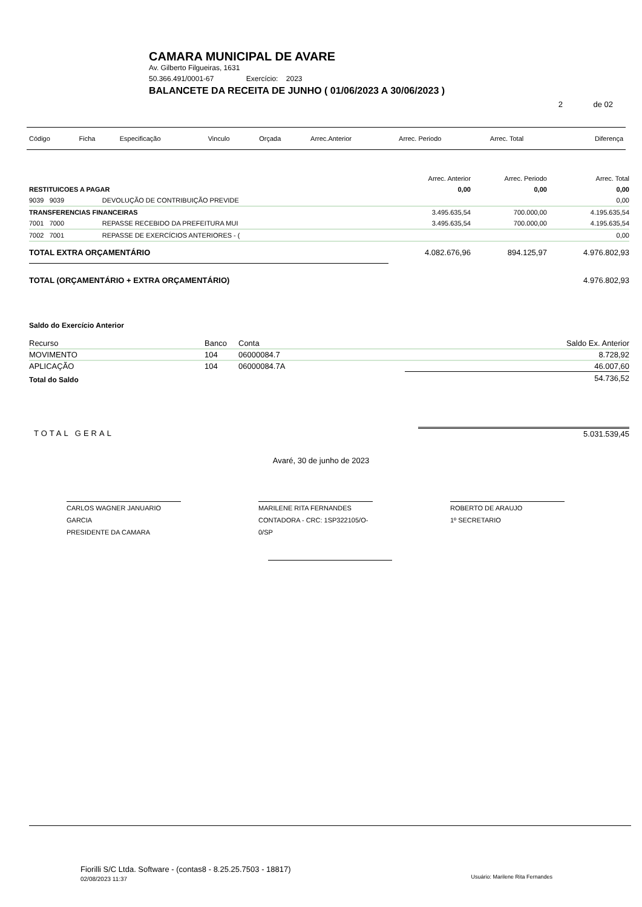CAMARA MUNICIPAL DE AVARE
Av. Gilberto Filgueiras, 1631
50.366.491/0001-67 Exercício: 2023
BALANCETE DA RECEITA DE JUNHO ( 01/06/2023 A 30/06/2023 )
2 de 02
| Código | Ficha | Especificação | Vinculo | Orçada | Arrec.Anterior | Arrec. Periodo | Arrec. Total | Diferença |
| --- | --- | --- | --- | --- | --- | --- | --- | --- |
| | | | Arrec. Anterior | Arrec. Periodo | Arrec. Total |
| --- | --- | --- | --- | --- | --- |
| RESTITUICOES A PAGAR | | | 0,00 | 0,00 | 0,00 |
| 9039 9039 | DEVOLUÇÃO DE CONTRIBUIÇÃO PREVIDE | | | | 0,00 |
| TRANSFERENCIAS FINANCEIRAS | | | 3.495.635,54 | 700.000,00 | 4.195.635,54 |
| 7001 7000 | REPASSE RECEBIDO DA PREFEITURA MUI | | 3.495.635,54 | 700.000,00 | 4.195.635,54 |
| 7002 7001 | REPASSE DE EXERCÍCIOS ANTERIORES - ( | | | | 0,00 |
| TOTAL EXTRA ORÇAMENTÁRIO | | | 4.082.676,96 | 894.125,97 | 4.976.802,93 |
| TOTAL (ORÇAMENTÁRIO + EXTRA ORÇAMENTÁRIO) | | | | | 4.976.802,93 |
Saldo do Exercício Anterior
| Recurso | Banco | Conta | Saldo Ex. Anterior |
| MOVIMENTO | 104 | 06000084.7 | 8.728,92 |
| APLICAÇÃO | 104 | 06000084.7A | 46.007,60 |
| Total do Saldo | | | 54.736,52 |
| TOTAL GERAL | 5.031.539,45 |
Avaré, 30 de junho de 2023
CARLOS WAGNER JANUARIO GARCIA
PRESIDENTE DA CAMARA
MARILENE RITA FERNANDES
CONTADORA - CRC: 1SP322105/O-0/SP
ROBERTO DE ARAUJO
1º SECRETARIO
Fiorilli S/C Ltda. Software - (contas8 - 8.25.25.7503 - 18817)
02/08/2023 11:37 Usuário: Marilene Rita Fernandes